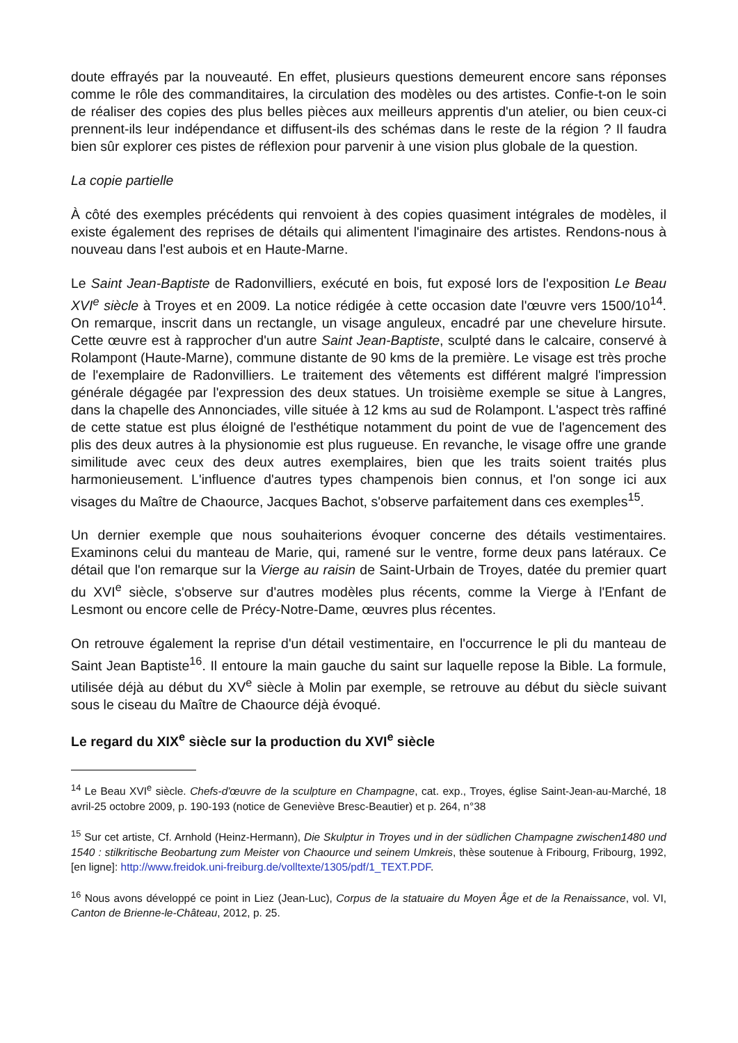doute effrayés par la nouveauté. En effet, plusieurs questions demeurent encore sans réponses comme le rôle des commanditaires, la circulation des modèles ou des artistes. Confie-t-on le soin de réaliser des copies des plus belles pièces aux meilleurs apprentis d'un atelier, ou bien ceux-ci prennent-ils leur indépendance et diffusent-ils des schémas dans le reste de la région ? Il faudra bien sûr explorer ces pistes de réflexion pour parvenir à une vision plus globale de la question.
La copie partielle
À côté des exemples précédents qui renvoient à des copies quasiment intégrales de modèles, il existe également des reprises de détails qui alimentent l'imaginaire des artistes. Rendons-nous à nouveau dans l'est aubois et en Haute-Marne.
Le Saint Jean-Baptiste de Radonvilliers, exécuté en bois, fut exposé lors de l'exposition Le Beau XVI<sup>e</sup> siècle à Troyes et en 2009. La notice rédigée à cette occasion date l'œuvre vers 1500/10<sup>14</sup>. On remarque, inscrit dans un rectangle, un visage anguleux, encadré par une chevelure hirsute. Cette œuvre est à rapprocher d'un autre Saint Jean-Baptiste, sculpté dans le calcaire, conservé à Rolampont (Haute-Marne), commune distante de 90 kms de la première. Le visage est très proche de l'exemplaire de Radonvilliers. Le traitement des vêtements est différent malgré l'impression générale dégagée par l'expression des deux statues. Un troisième exemple se situe à Langres, dans la chapelle des Annonciades, ville située à 12 kms au sud de Rolampont. L'aspect très raffiné de cette statue est plus éloigné de l'esthétique notamment du point de vue de l'agencement des plis des deux autres à la physionomie est plus rugueuse. En revanche, le visage offre une grande similitude avec ceux des deux autres exemplaires, bien que les traits soient traités plus harmonieusement. L'influence d'autres types champenois bien connus, et l'on songe ici aux visages du Maître de Chaource, Jacques Bachot, s'observe parfaitement dans ces exemples<sup>15</sup>.
Un dernier exemple que nous souhaiterions évoquer concerne des détails vestimentaires. Examinons celui du manteau de Marie, qui, ramené sur le ventre, forme deux pans latéraux. Ce détail que l'on remarque sur la Vierge au raisin de Saint-Urbain de Troyes, datée du premier quart du XVI<sup>e</sup> siècle, s'observe sur d'autres modèles plus récents, comme la Vierge à l'Enfant de Lesmont ou encore celle de Précy-Notre-Dame, œuvres plus récentes.
On retrouve également la reprise d'un détail vestimentaire, en l'occurrence le pli du manteau de Saint Jean Baptiste<sup>16</sup>. Il entoure la main gauche du saint sur laquelle repose la Bible. La formule, utilisée déjà au début du XV<sup>e</sup> siècle à Molin par exemple, se retrouve au début du siècle suivant sous le ciseau du Maître de Chaource déjà évoqué.
Le regard du XIX<sup>e</sup> siècle sur la production du XVI<sup>e</sup> siècle
<sup>14</sup> Le Beau XVI<sup>e</sup> siècle. Chefs-d'œuvre de la sculpture en Champagne, cat. exp., Troyes, église Saint-Jean-au-Marché, 18 avril-25 octobre 2009, p. 190-193 (notice de Geneviève Bresc-Beautier) et p. 264, n°38
<sup>15</sup> Sur cet artiste, Cf. Arnhold (Heinz-Hermann), Die Skulptur in Troyes und in der südlichen Champagne zwischen1480 und 1540 : stilkritische Beobartung zum Meister von Chaource und seinem Umkreis, thèse soutenue à Fribourg, Fribourg, 1992, [en ligne]: http://www.freidok.uni-freiburg.de/volltexte/1305/pdf/1_TEXT.PDF.
<sup>16</sup> Nous avons développé ce point in Liez (Jean-Luc), Corpus de la statuaire du Moyen Âge et de la Renaissance, vol. VI, Canton de Brienne-le-Château, 2012, p. 25.